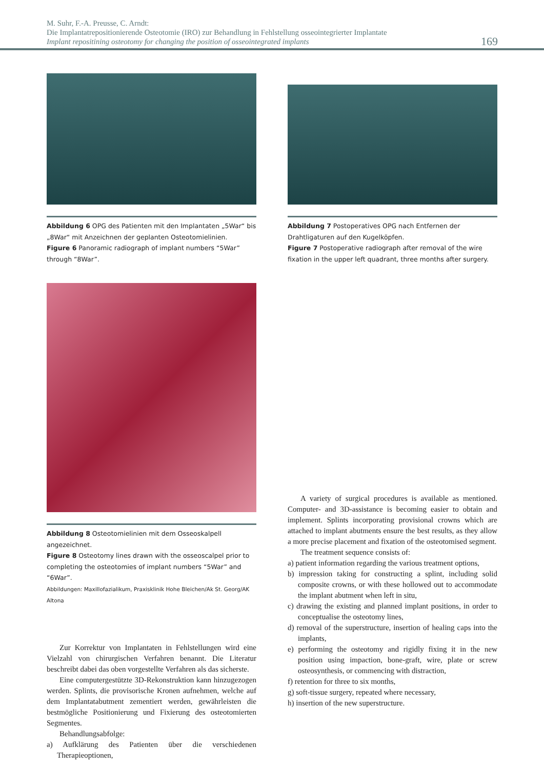M. Suhr, F.-A. Preusse, C. Arndt:
Die Implantatrepositionierende Osteotomie (IRO) zur Behandlung in Fehlstellung osseointegrierter Implantate
Implant repositining osteotomy for changing the position of osseointegrated implants
169
Abbildung 6 OPG des Patienten mit den Implantaten „5War“ bis „8War“ mit Anzeichnen der geplanten Osteotomielinien.
Figure 6 Panoramic radiograph of implant numbers “5War” through “8War”.
Abbildung 7 Postoperatives OPG nach Entfernen der Drahtligaturen auf den Kugelköpfen.
Figure 7 Postoperative radiograph after removal of the wire fixation in the upper left quadrant, three months after surgery.
Abbildung 8 Osteotomielinien mit dem Osseoskalpell angezeichnet.
Figure 8 Osteotomy lines drawn with the osseoscalpel prior to completing the osteotomies of implant numbers “5War” and “6War”.
Abbildungen: Maxillofazialikum, Praxisklinik Hohe Bleichen/Ak St. Georg/AK Altona
Zur Korrektur von Implantaten in Fehlstellungen wird eine Vielzahl von chirurgischen Verfahren benannt. Die Literatur beschreibt dabei das oben vorgestellte Verfahren als das sicherste.
Eine computergestützte 3D-Rekonstruktion kann hinzugezogen werden. Splints, die provisorische Kronen aufnehmen, welche auf dem Implantatabutment zementiert werden, gewährleisten die bestmögliche Positionierung und Fixierung des osteotomierten Segmentes.
Behandlungsabfolge:
a) Aufklärung des Patienten über die verschiedenen Therapieoptionen,
A variety of surgical procedures is available as mentioned. Computer- and 3D-assistance is becoming easier to obtain and implement. Splints incorporating provisional crowns which are attached to implant abutments ensure the best results, as they allow a more precise placement and fixation of the osteotomised segment.
The treatment sequence consists of:
a) patient information regarding the various treatment options,
b) impression taking for constructing a splint, including solid composite crowns, or with these hollowed out to accommodate the implant abutment when left in situ,
c) drawing the existing and planned implant positions, in order to conceptualise the osteotomy lines,
d) removal of the superstructure, insertion of healing caps into the implants,
e) performing the osteotomy and rigidly fixing it in the new position using impaction, bone-graft, wire, plate or screw osteosynthesis, or commencing with distraction,
f) retention for three to six months,
g) soft-tissue surgery, repeated where necessary,
h) insertion of the new superstructure.